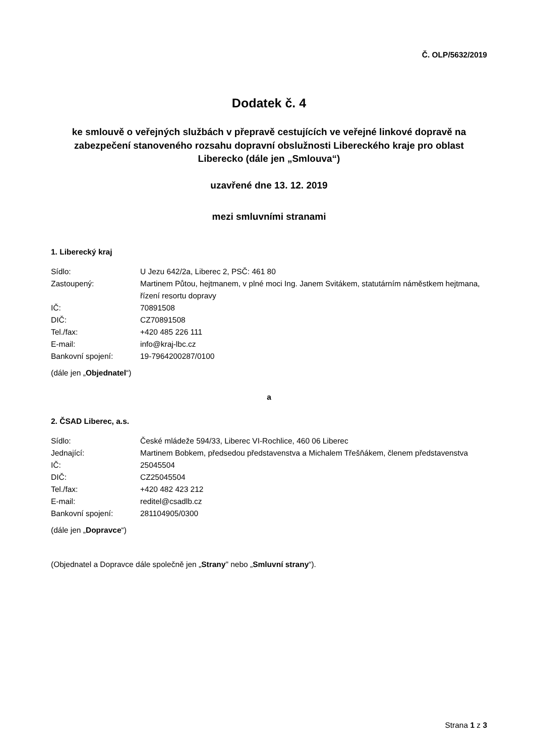Č. OLP/5632/2019
Dodatek č. 4
ke smlouvě o veřejných službách v přepravě cestujících ve veřejné linkové dopravě na zabezpečení stanoveného rozsahu dopravní obslužnosti Libereckého kraje pro oblast Liberecko (dále jen „Smlouva“)
uzavřené dne 13. 12. 2019
mezi smluvními stranami
1. Liberecký kraj
| Sídlo: | U Jezu 642/2a, Liberec 2, PSČ: 461 80 |
| Zastoupený: | Martinem Půtou, hejtmanem, v plné moci Ing. Janem Svitákem, statutárním náměstkem hejtmana, řízení resortu dopravy |
| IČ: | 70891508 |
| DIČ: | CZ70891508 |
| Tel./fax: | +420 485 226 111 |
| E-mail: | info@kraj-lbc.cz |
| Bankovní spojení: | 19-7964200287/0100 |
(dále jen „Objednatel“)
a
2. ČSAD Liberec, a.s.
| Sídlo: | České mládeže 594/33, Liberec VI-Rochlice, 460 06 Liberec |
| Jednající: | Martinem Bobkem, předsedou představenstva a Michalem Třešňákem, členem představenstva |
| IČ: | 25045504 |
| DIČ: | CZ25045504 |
| Tel./fax: | +420 482 423 212 |
| E-mail: | reditel@csadlb.cz |
| Bankovní spojení: | 281104905/0300 |
(dále jen „Dopravce“)
(Objednatel a Dopravce dále společně jen „Strany" nebo „Smluvní strany“).
Strana 1 z 3